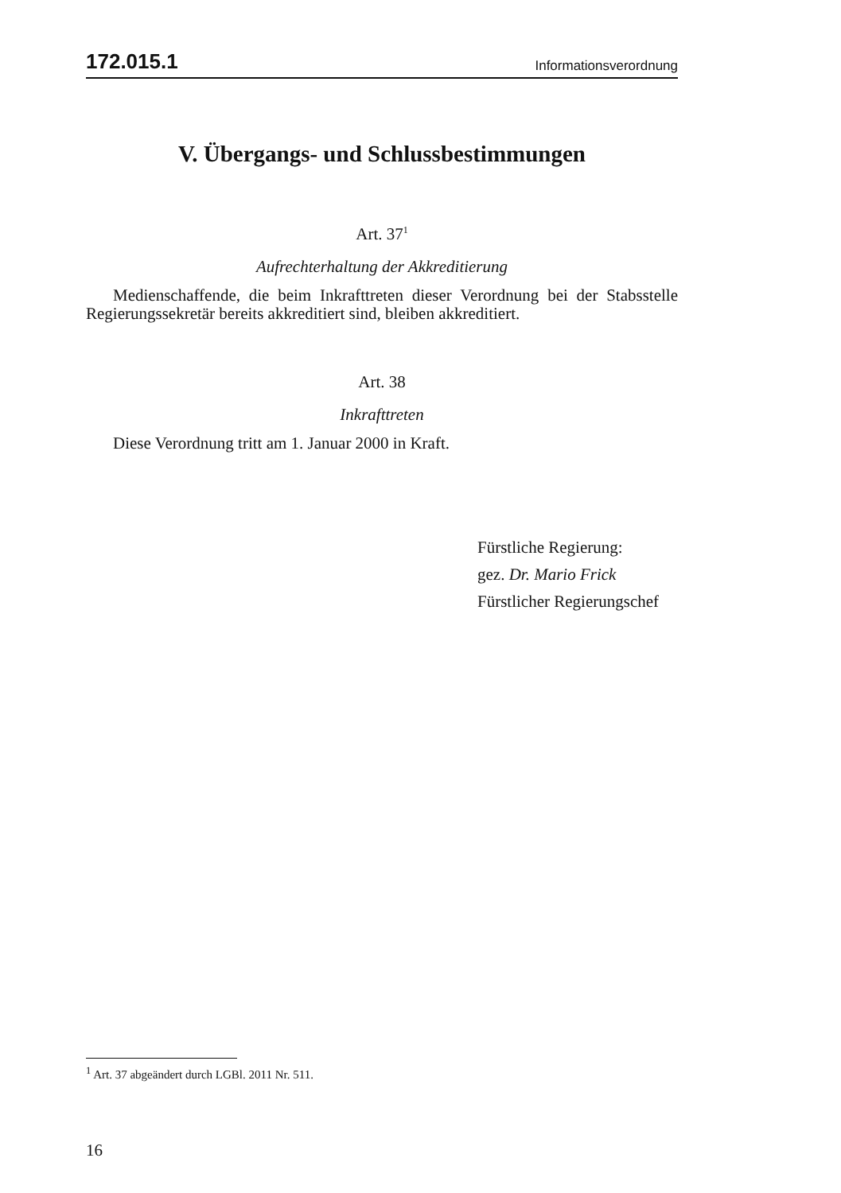172.015.1 Informationsverordnung
V. Übergangs- und Schlussbestimmungen
Art. 37<sup>1</sup>
Aufrechterhaltung der Akkreditierung
Medienschaffende, die beim Inkrafttreten dieser Verordnung bei der Stabsstelle Regierungssekretär bereits akkreditiert sind, bleiben akkreditiert.
Art. 38
Inkrafttreten
Diese Verordnung tritt am 1. Januar 2000 in Kraft.
Fürstliche Regierung:
gez. Dr. Mario Frick
Fürstlicher Regierungschef
<sup>1</sup> Art. 37 abgeändert durch LGBl. 2011 Nr. 511.
16